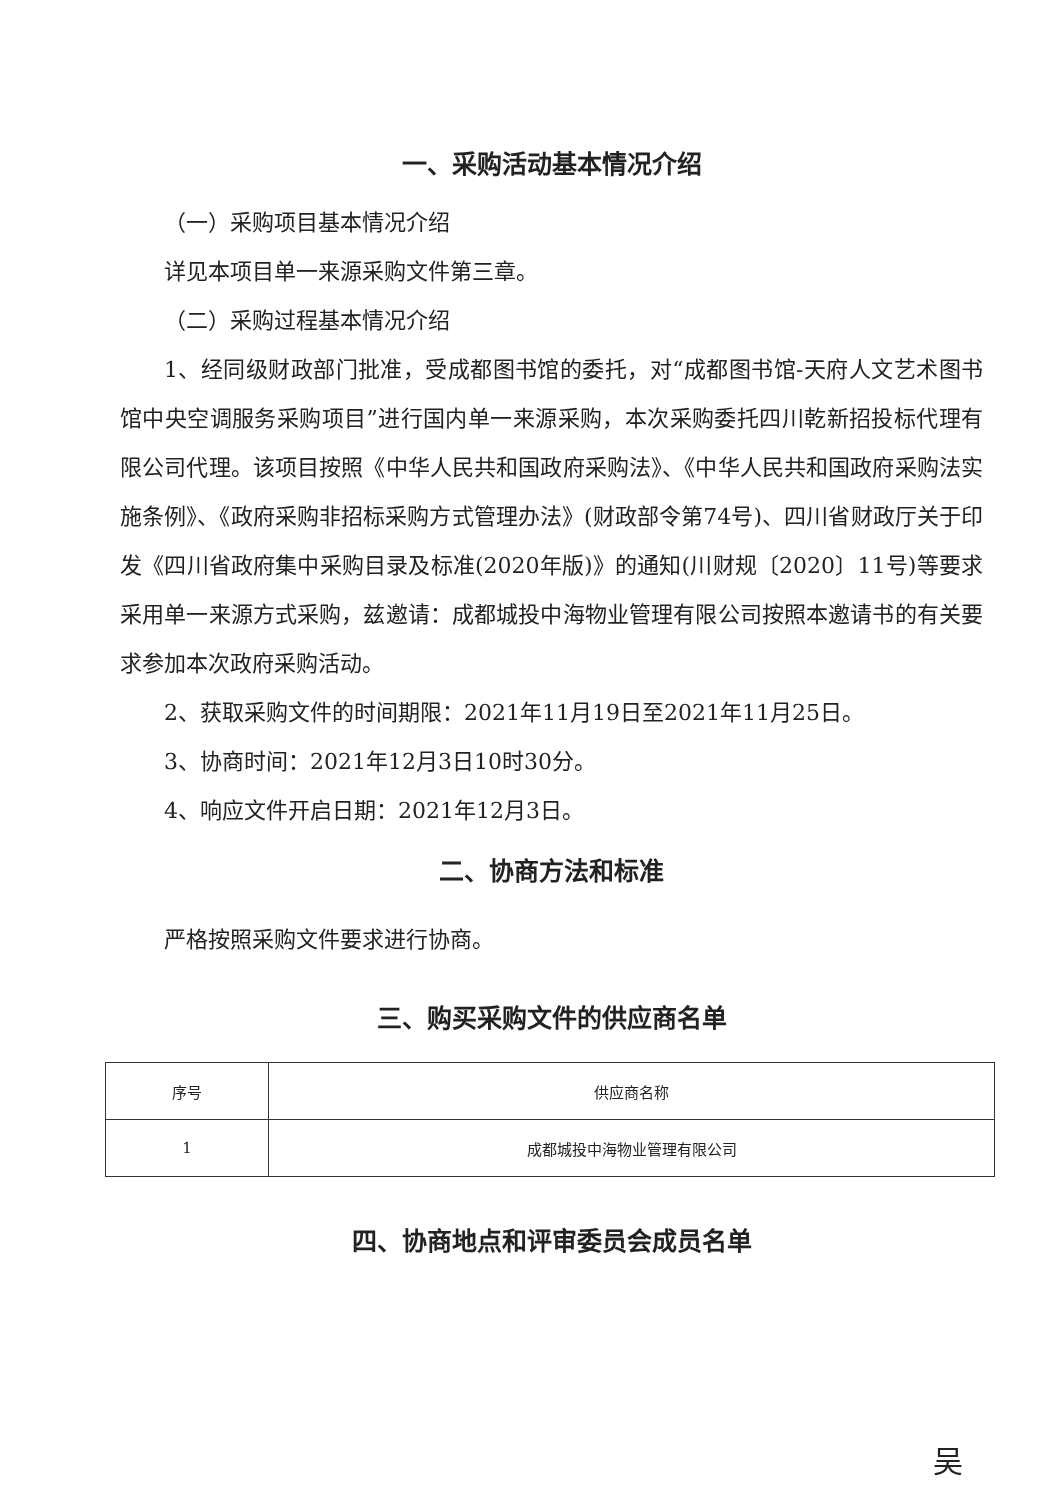一、采购活动基本情况介绍
（一）采购项目基本情况介绍
详见本项目单一来源采购文件第三章。
（二）采购过程基本情况介绍
1、经同级财政部门批准，受成都图书馆的委托，对“成都图书馆-天府人文艺术图书馆中央空调服务采购项目”进行国内单一来源采购，本次采购委托四川乾新招投标代理有限公司代理。该项目按照《中华人民共和国政府采购法》、《中华人民共和国政府采购法实施条例》、《政府采购非招标采购方式管理办法》(财政部令第74号)、四川省财政厅关于印发《四川省政府集中采购目录及标准(2020年版)》的通知(川财规〔2020〕11号)等要求采用单一来源方式采购，兹邀请：成都城投中海物业管理有限公司按照本邀请书的有关要求参加本次政府采购活动。
2、获取采购文件的时间期限：2021年11月19日至2021年11月25日。
3、协商时间：2021年12月3日10时30分。
4、响应文件开启日期：2021年12月3日。
二、协商方法和标准
严格按照采购文件要求进行协商。
三、购买采购文件的供应商名单
| 序号 | 供应商名称 |
| --- | --- |
| 1 | 成都城投中海物业管理有限公司 |
四、协商地点和评审委员会成员名单
吴